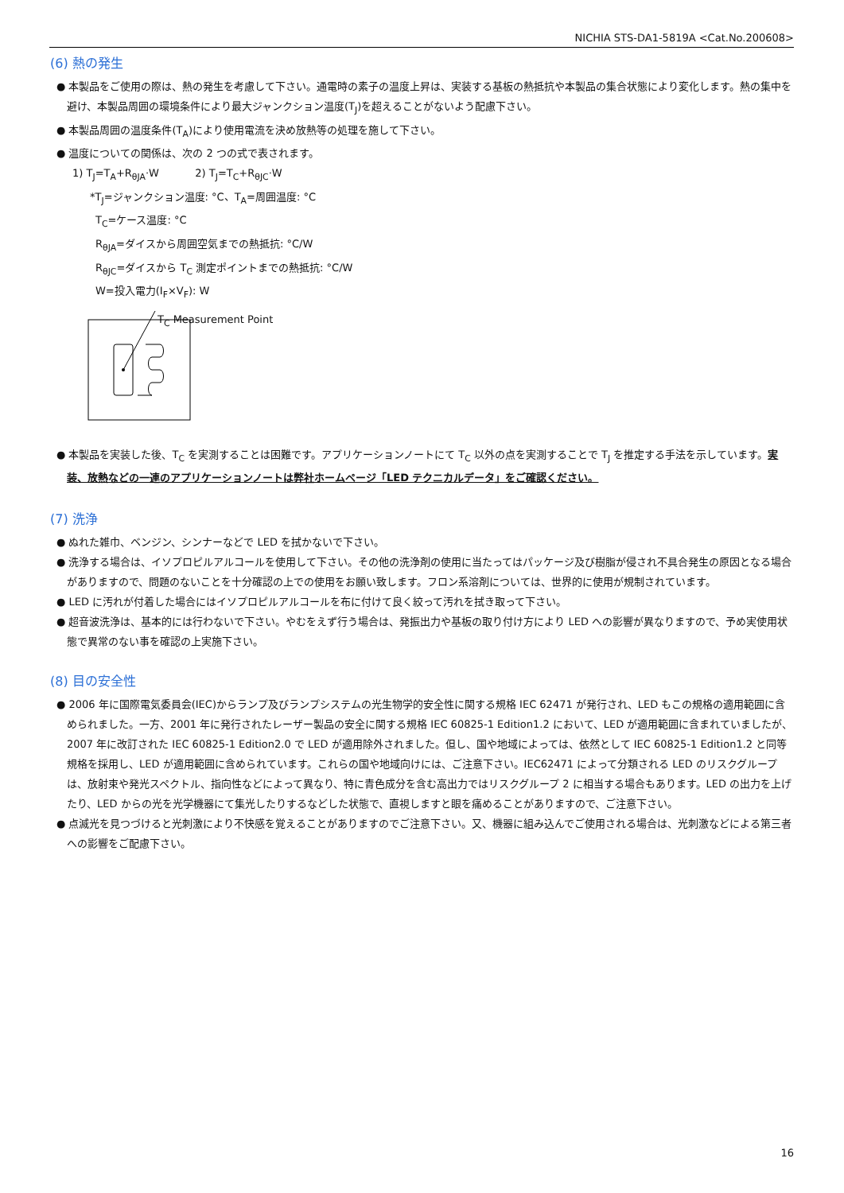NICHIA STS-DA1-5819A <Cat.No.200608>
(6) 熱の発生
● 本製品をご使用の際は、熱の発生を考慮して下さい。通電時の素子の温度上昇は、実装する基板の熱抵抗や本製品の集合状態により変化します。熱の集中を避け、本製品周囲の環境条件により最大ジャンクション温度(T<sub>J</sub>)を超えることがないよう配慮下さい。
● 本製品周囲の温度条件(T<sub>A</sub>)により使用電流を決め放熱等の処理を施して下さい。
● 温度についての関係は、次の 2 つの式で表されます。
1) T<sub>J</sub>=T<sub>A</sub>+R<sub>θJA</sub>·W 2) T<sub>J</sub>=T<sub>C</sub>+R<sub>θJC</sub>·W
*T<sub>J</sub>=ジャンクション温度: °C、T<sub>A</sub>=周囲温度: °C
T<sub>C</sub>=ケース温度: °C
R<sub>θJA</sub>=ダイスから周囲空気までの熱抵抗: °C/W
R<sub>θJC</sub>=ダイスから T<sub>C</sub> 測定ポイントまでの熱抵抗: °C/W
W=投入電力(I<sub>F</sub>×V<sub>F</sub>): W
T<sub>C</sub> Measurement Point
● 本製品を実装した後、T<sub>C</sub> を実測することは困難です。アプリケーションノートにて T<sub>C</sub> 以外の点を実測することで T<sub>J</sub> を推定する手法を示しています。実装、放熱などの一連のアプリケーションノートは弊社ホームページ「LED テクニカルデータ」をご確認ください。
(7) 洗浄
● ぬれた雑巾、ベンジン、シンナーなどで LED を拭かないで下さい。
● 洗浄する場合は、イソプロピルアルコールを使用して下さい。その他の洗浄剤の使用に当たってはパッケージ及び樹脂が侵され不具合発生の原因となる場合がありますので、問題のないことを十分確認の上での使用をお願い致します。フロン系溶剤については、世界的に使用が規制されています。
● LED に汚れが付着した場合にはイソプロピルアルコールを布に付けて良く絞って汚れを拭き取って下さい。
● 超音波洗浄は、基本的には行わないで下さい。やむをえず行う場合は、発振出力や基板の取り付け方により LED への影響が異なりますので、予め実使用状態で異常のない事を確認の上実施下さい。
(8) 目の安全性
● 2006 年に国際電気委員会(IEC)からランプ及びランプシステムの光生物学的安全性に関する規格 IEC 62471 が発行され、LED もこの規格の適用範囲に含められました。一方、2001 年に発行されたレーザー製品の安全に関する規格 IEC 60825-1 Edition1.2 において、LED が適用範囲に含まれていましたが、2007 年に改訂された IEC 60825-1 Edition2.0 で LED が適用除外されました。但し、国や地域によっては、依然として IEC 60825-1 Edition1.2 と同等規格を採用し、LED が適用範囲に含められています。これらの国や地域向けには、ご注意下さい。IEC62471 によって分類される LED のリスクグループは、放射束や発光スペクトル、指向性などによって異なり、特に青色成分を含む高出力ではリスクグループ 2 に相当する場合もあります。LED の出力を上げたり、LED からの光を光学機器にて集光したりするなどした状態で、直視しますと眼を痛めることがありますので、ご注意下さい。
● 点滅光を見つづけると光刺激により不快感を覚えることがありますのでご注意下さい。又、機器に組み込んでご使用される場合は、光刺激などによる第三者への影響をご配慮下さい。
16